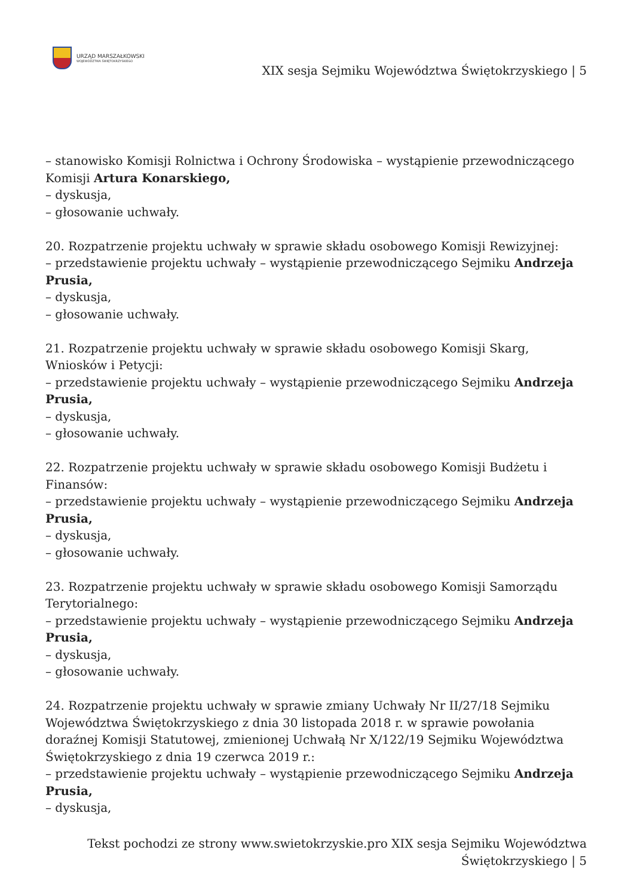URZĄD MARSZAŁKOWSKI
WOJEWÓDZTWA ŚWIĘTOKRZYSKIEGO
XIX sesja Sejmiku Województwa Świętokrzyskiego | 5
– stanowisko Komisji Rolnictwa i Ochrony Środowiska – wystąpienie przewodniczącego Komisji Artura Konarskiego,
– dyskusja,
– głosowanie uchwały.
20. Rozpatrzenie projektu uchwały w sprawie składu osobowego Komisji Rewizyjnej:
– przedstawienie projektu uchwały – wystąpienie przewodniczącego Sejmiku Andrzeja Prusia,
– dyskusja,
– głosowanie uchwały.
21. Rozpatrzenie projektu uchwały w sprawie składu osobowego Komisji Skarg, Wniosków i Petycji:
– przedstawienie projektu uchwały – wystąpienie przewodniczącego Sejmiku Andrzeja Prusia,
– dyskusja,
– głosowanie uchwały.
22. Rozpatrzenie projektu uchwały w sprawie składu osobowego Komisji Budżetu i Finansów:
– przedstawienie projektu uchwały – wystąpienie przewodniczącego Sejmiku Andrzeja Prusia,
– dyskusja,
– głosowanie uchwały.
23. Rozpatrzenie projektu uchwały w sprawie składu osobowego Komisji Samorządu Terytorialnego:
– przedstawienie projektu uchwały – wystąpienie przewodniczącego Sejmiku Andrzeja Prusia,
– dyskusja,
– głosowanie uchwały.
24. Rozpatrzenie projektu uchwały w sprawie zmiany Uchwały Nr II/27/18 Sejmiku Województwa Świętokrzyskiego z dnia 30 listopada 2018 r. w sprawie powołania doraźnej Komisji Statutowej, zmienionej Uchwałą Nr X/122/19 Sejmiku Województwa Świętokrzyskiego z dnia 19 czerwca 2019 r.:
– przedstawienie projektu uchwały – wystąpienie przewodniczącego Sejmiku Andrzeja Prusia,
– dyskusja,
Tekst pochodzi ze strony www.swietokrzyskie.pro XIX sesja Sejmiku Województwa Świętokrzyskiego | 5